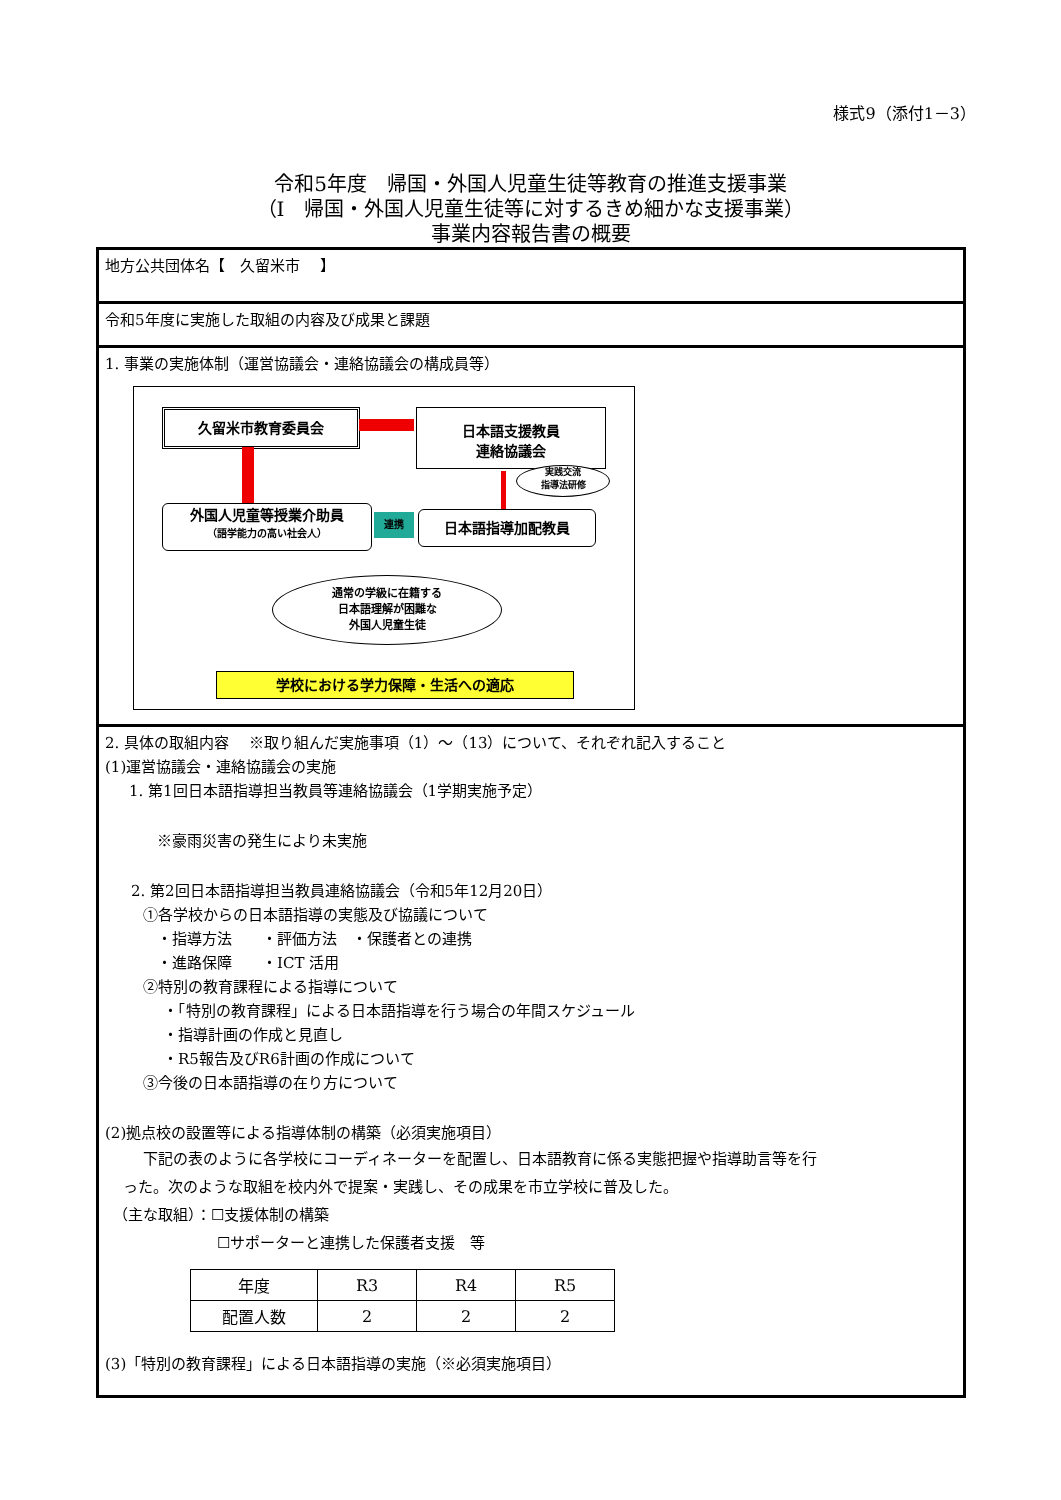様式9（添付1－3）
令和5年度　帰国・外国人児童生徒等教育の推進支援事業
（Ⅰ　帰国・外国人児童生徒等に対するきめ細かな支援事業）
事業内容報告書の概要
地方公共団体名【　久留米市　 】
令和5年度に実施した取組の内容及び成果と課題
1. 事業の実施体制（運営協議会・連絡協議会の構成員等）
久留米市教育委員会
日本語支援教員
連絡協議会
実践交流
指導法研修
外国人児童等授業介助員
（語学能力の高い社会人）
連携 日本語指導加配教員
通常の学級に在籍する
日本語理解が困難な
外国人児童生徒
学校における学力保障・生活への適応
2. 具体の取組内容　 ※取り組んだ実施事項（1）～（13）について、それぞれ記入すること
(1)運営協議会・連絡協議会の実施
1. 第1回日本語指導担当教員等連絡協議会（1学期実施予定）
※豪雨災害の発生により未実施
2. 第2回日本語指導担当教員連絡協議会（令和5年12月20日）
①各学校からの日本語指導の実態及び協議について
・指導方法　　・評価方法　・保護者との連携
・進路保障　　・ICT 活用
②特別の教育課程による指導について
・「特別の教育課程」による日本語指導を行う場合の年間スケジュール
・指導計画の作成と見直し
・R5報告及びR6計画の作成について
③今後の日本語指導の在り方について
(2)拠点校の設置等による指導体制の構築（必須実施項目）
下記の表のように各学校にコーディネーターを配置し、日本語教育に係る実態把握や指導助言等を行
った。次のような取組を校内外で提案・実践し、その成果を市立学校に普及した。
（主な取組）：☐支援体制の構築
☐サポーターと連携した保護者支援　等
| 年度 | R3 | R4 | R5 |
| 配置人数 | 2 | 2 | 2 |
(3)「特別の教育課程」による日本語指導の実施（※必須実施項目）